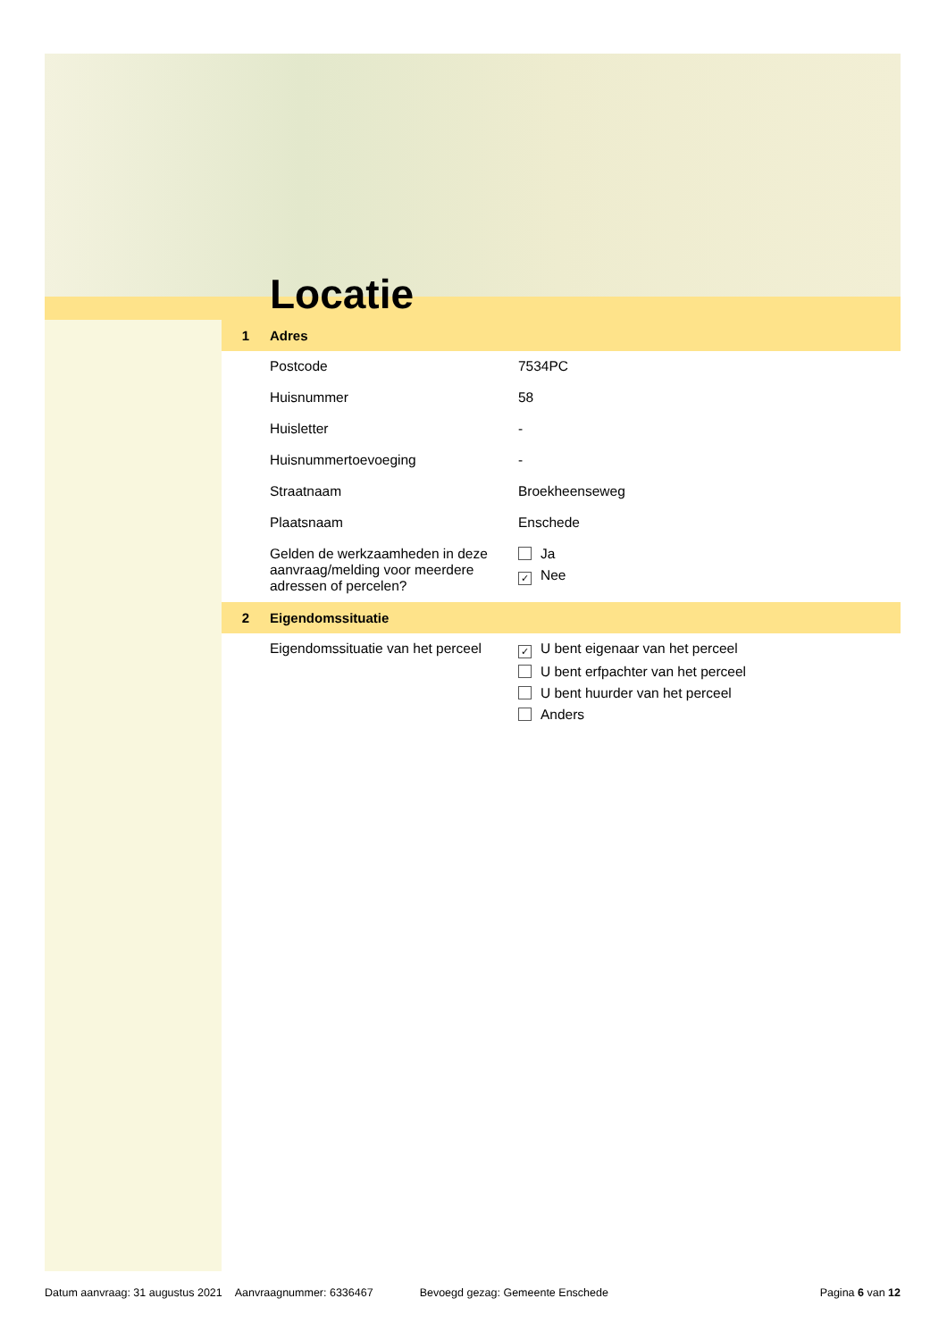Locatie
1 Adres
Postcode 7534PC
Huisnummer 58
Huisletter -
Huisnummertoevoeging -
Straatnaam Broekheenseweg
Plaatsnaam Enschede
Gelden de werkzaamheden in deze aanvraag/melding voor meerdere adressen of percelen?
Ja
✓ Nee
2 Eigendomssituatie
Eigendomssituatie van het perceel
✓ U bent eigenaar van het perceel
U bent erfpachter van het perceel
U bent huurder van het perceel
Anders
Datum aanvraag: 31 augustus 2021 Aanvraagnummer: 6336467 Bevoegd gezag: Gemeente Enschede Pagina 6 van 12